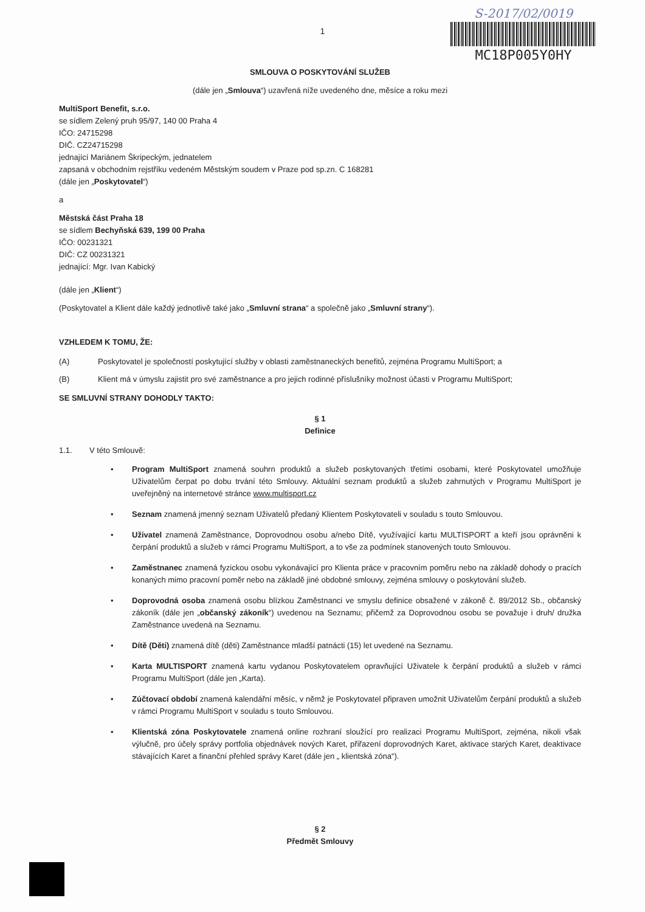S-2017/02/0019
MC18P005Y0HY
1
SMLOUVA O POSKYTOVÁNÍ SLUŽEB
(dále jen „Smlouva“) uzavřená níže uvedeného dne, měsíce a roku mezi
MultiSport Benefit, s.r.o.
se sídlem Zelený pruh 95/97, 140 00 Praha 4
IČO: 24715298
DIČ. CZ24715298
jednající Mariánem Škripeckým, jednatelem
zapsaná v obchodním rejstříku vedeném Městským soudem v Praze pod sp.zn. C 168281
(dále jen „Poskytovatel“)
a
Městská část Praha 18
se sídlem Bechyňská 639, 199 00 Praha
IČO: 00231321
DIČ: CZ 00231321
jednající: Mgr. Ivan Kabický
(dále jen „Klient“)
(Poskytovatel a Klient dále každý jednotlivě také jako „Smluvní strana“ a společně jako „Smluvní strany“).
VZHLEDEM K TOMU, ŽE:
(A) Poskytovatel je společností poskytující služby v oblasti zaměstnaneckých benefitů, zejména Programu MultiSport; a
(B) Klient má v úmyslu zajistit pro své zaměstnance a pro jejich rodinné příslušníky možnost účasti v Programu MultiSport;
SE SMLUVNÍ STRANY DOHODLY TAKTO:
§ 1
Definice
1.1. V této Smlouvě:
• Program MultiSport znamená souhrn produktů a služeb poskytovaných třetími osobami, které Poskytovatel umožňuje Uživatelům čerpat po dobu trvání této Smlouvy. Aktuální seznam produktů a služeb zahrnutých v Programu MultiSport je uveřejněný na internetové stránce www.multisport.cz
• Seznam znamená jmenný seznam Uživatelů předaný Klientem Poskytovateli v souladu s touto Smlouvou.
• Uživatel znamená Zaměstnance, Doprovodnou osobu a/nebo Dítě, využívající kartu MULTISPORT a kteří jsou oprávněni k čerpání produktů a služeb v rámci Programu MultiSport, a to vše za podmínek stanovených touto Smlouvou.
• Zaměstnanec znamená fyzickou osobu vykonávající pro Klienta práce v pracovním poměru nebo na základě dohody o pracích konaných mimo pracovní poměr nebo na základě jiné obdobné smlouvy, zejména smlouvy o poskytování služeb.
• Doprovodná osoba znamená osobu blízkou Zaměstnanci ve smyslu definice obsažené v zákoně č. 89/2012 Sb., občanský zákoník (dále jen „občanský zákoník“) uvedenou na Seznamu; přičemž za Doprovodnou osobu se považuje i druh/ družka Zaměstnance uvedená na Seznamu.
• Dítě (Děti) znamená dítě (děti) Zaměstnance mladší patnácti (15) let uvedené na Seznamu.
• Karta MULTISPORT znamená kartu vydanou Poskytovatelem opravňující Uživatele k čerpání produktů a služeb v rámci Programu MultiSport (dále jen „Karta).
• Zúčtovací období znamená kalendářní měsíc, v němž je Poskytovatel připraven umožnit Uživatelům čerpání produktů a služeb v rámci Programu MultiSport v souladu s touto Smlouvou.
• Klientská zóna Poskytovatele znamená online rozhraní sloužící pro realizaci Programu MultiSport, zejména, nikoli však výlučně, pro účely správy portfolia objednávek nových Karet, přiřazení doprovodných Karet, aktivace starých Karet, deaktivace stávajících Karet a finanční přehled správy Karet (dále jen „ klientská zóna“).
§ 2
Předmět Smlouvy